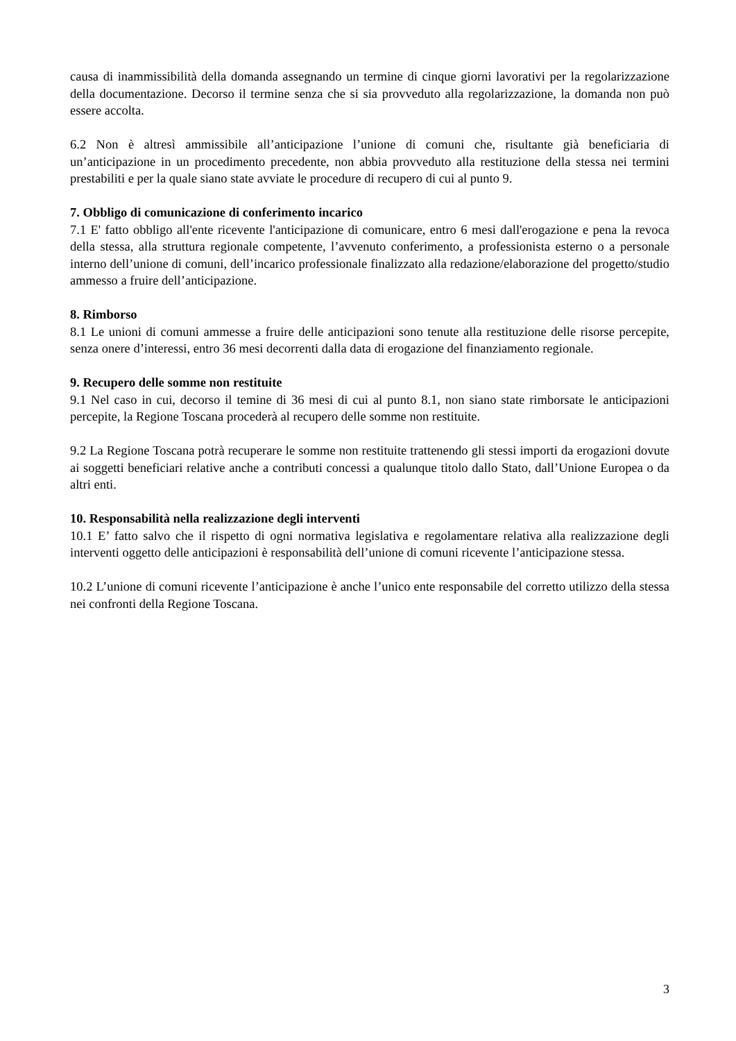causa di inammissibilità della domanda assegnando un termine di cinque giorni lavorativi per la regolarizzazione della documentazione. Decorso il termine senza che si sia provveduto alla regolarizzazione, la domanda non può essere accolta.
6.2 Non è altresì ammissibile all’anticipazione l’unione di comuni che, risultante già beneficiaria di un’anticipazione in un procedimento precedente, non abbia provveduto alla restituzione della stessa nei termini prestabiliti e per la quale siano state avviate le procedure di recupero di cui al punto 9.
7. Obbligo di comunicazione di conferimento incarico
7.1 E' fatto obbligo all'ente ricevente l'anticipazione di comunicare, entro 6 mesi dall'erogazione e pena la revoca della stessa, alla struttura regionale competente, l’avvenuto conferimento, a professionista esterno o a personale interno dell’unione di comuni, dell’incarico professionale finalizzato alla redazione/elaborazione del progetto/studio ammesso a fruire dell’anticipazione.
8. Rimborso
8.1 Le unioni di comuni ammesse a fruire delle anticipazioni sono tenute alla restituzione delle risorse percepite, senza onere d’interessi, entro 36 mesi decorrenti dalla data di erogazione del finanziamento regionale.
9. Recupero delle somme non restituite
9.1 Nel caso in cui, decorso il temine di 36 mesi di cui al punto 8.1, non siano state rimborsate le anticipazioni percepite, la Regione Toscana procederà al recupero delle somme non restituite.
9.2 La Regione Toscana potrà recuperare le somme non restituite trattenendo gli stessi importi da erogazioni dovute ai soggetti beneficiari relative anche a contributi concessi a qualunque titolo dallo Stato, dall’Unione Europea o da altri enti.
10. Responsabilità nella realizzazione degli interventi
10.1 E’ fatto salvo che il rispetto di ogni normativa legislativa e regolamentare relativa alla realizzazione degli interventi oggetto delle anticipazioni è responsabilità dell’unione di comuni ricevente l’anticipazione stessa.
10.2 L’unione di comuni ricevente l’anticipazione è anche l’unico ente responsabile del corretto utilizzo della stessa nei confronti della Regione Toscana.
3